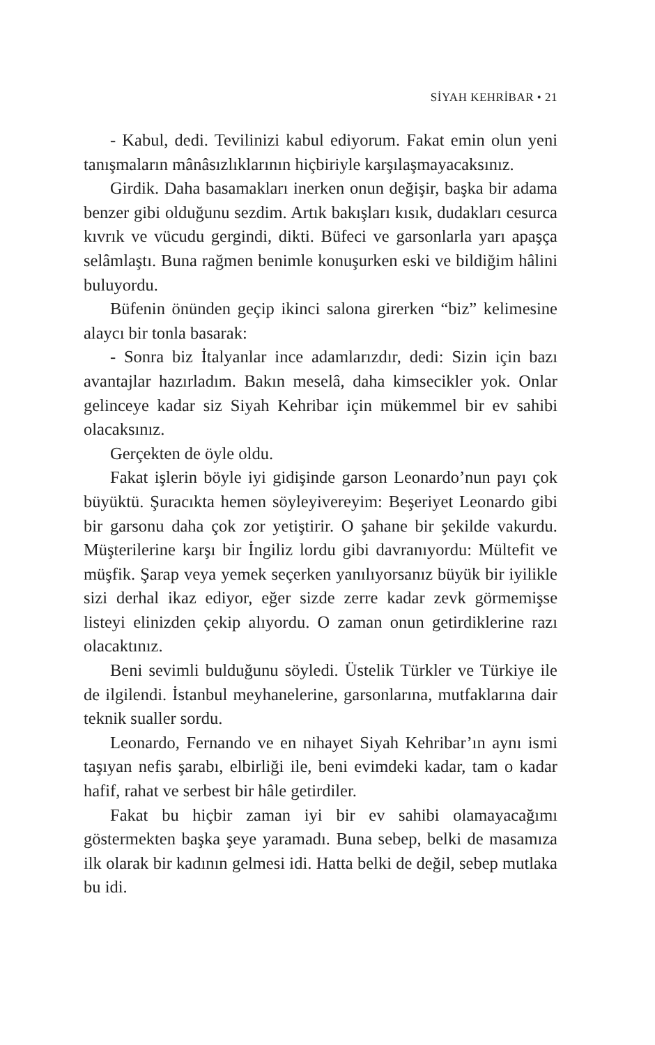SİYAH KEHRİBAR • 21
- Kabul, dedi. Tevilinizi kabul ediyorum. Fakat emin olun yeni tanışmaların mânâsızlıklarının hiçbiriyle karşılaşmayacaksınız.
Girdik. Daha basamakları inerken onun değişir, başka bir adama benzer gibi olduğunu sezdim. Artık bakışları kısık, dudakları cesurca kıvrık ve vücudu gergindi, dikti. Büfeci ve garsonlarla yarı apaşça selâmlaştı. Buna rağmen benimle konuşurken eski ve bildiğim hâlini buluyordu.
Büfenin önünden geçip ikinci salona girerken “biz” kelimesine alaycı bir tonla basarak:
- Sonra biz İtalyanlar ince adamlarızdır, dedi: Sizin için bazı avantajlar hazırladım. Bakın meselâ, daha kimsecikler yok. Onlar gelinceye kadar siz Siyah Kehribar için mükemmel bir ev sahibi olacaksınız.
Gerçekten de öyle oldu.
Fakat işlerin böyle iyi gidişinde garson Leonardo’nun payı çok büyüktü. Şuracıkta hemen söyleyivereyim: Beşeriyet Leonardo gibi bir garsonu daha çok zor yetiştirir. O şahane bir şekilde vakurdu. Müşterilerine karşı bir İngiliz lordu gibi davranıyordu: Mültefit ve müşfik. Şarap veya yemek seçerken yanılıyorsanız büyük bir iyilikle sizi derhal ikaz ediyor, eğer sizde zerre kadar zevk görmemişse listeyi elinizden çekip alıyordu. O zaman onun getirdiklerine razı olacaktınız.
Beni sevimli bulduğunu söyledi. Üstelik Türkler ve Türkiye ile de ilgilendi. İstanbul meyhanelerine, garsonlarına, mutfaklarına dair teknik sualler sordu.
Leonardo, Fernando ve en nihayet Siyah Kehribar’ın aynı ismi taşıyan nefis şarabı, elbirliği ile, beni evimdeki kadar, tam o kadar hafif, rahat ve serbest bir hâle getirdiler.
Fakat bu hiçbir zaman iyi bir ev sahibi olamayacağımı göstermekten başka şeye yaramadı. Buna sebep, belki de masamıza ilk olarak bir kadının gelmesi idi. Hatta belki de değil, sebep mutlaka bu idi.